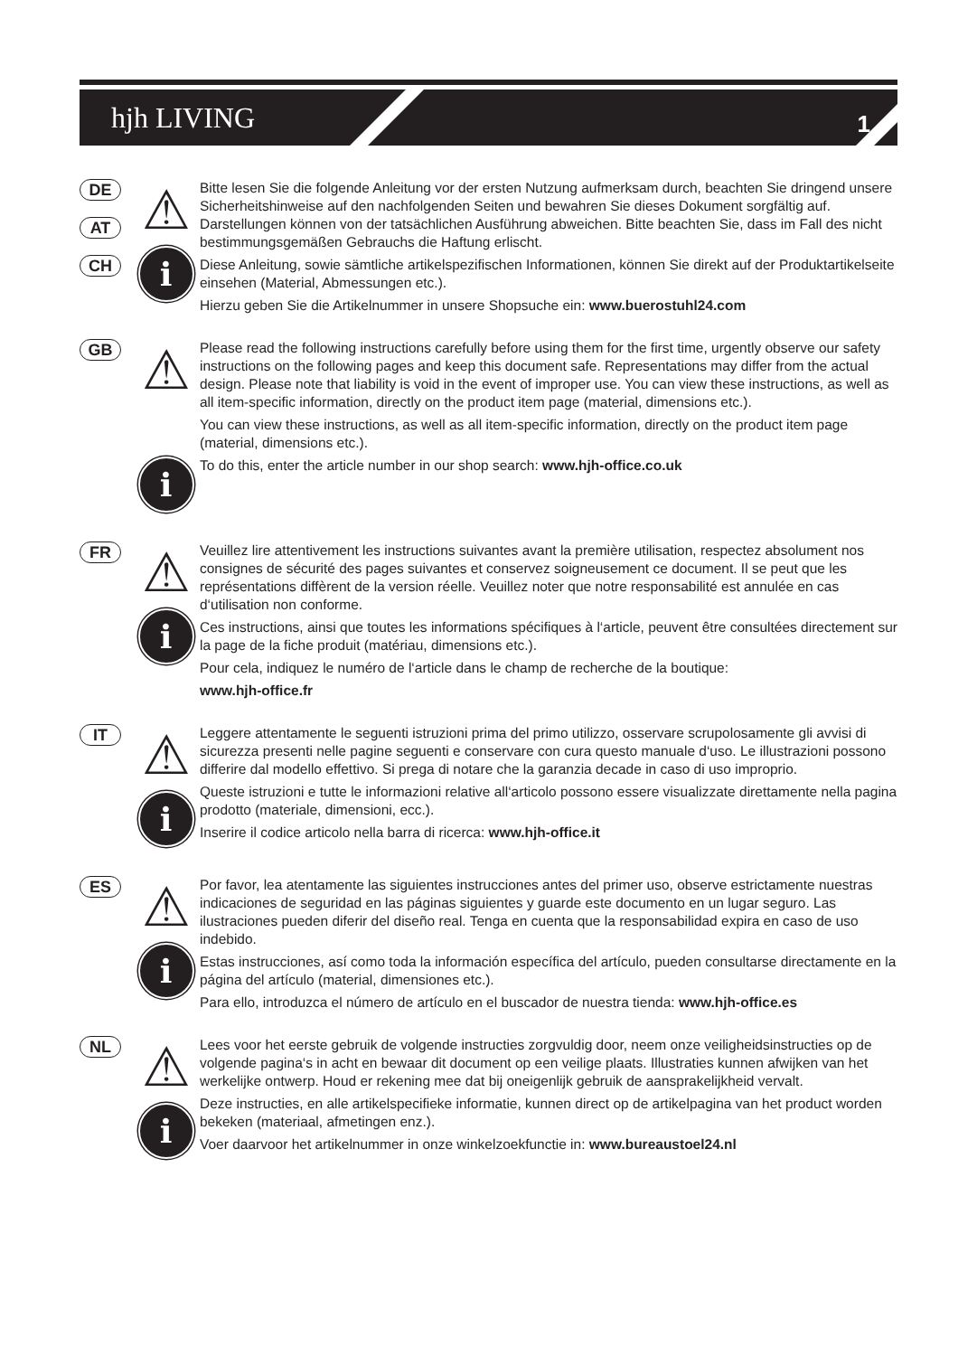hjh LIVING 1
DE
AT
CH
⚠
i
Bitte lesen Sie die folgende Anleitung vor der ersten Nutzung aufmerksam durch, beachten Sie dringend unsere Sicherheitshinweise auf den nachfolgenden Seiten und bewahren Sie dieses Dokument sorgfältig auf. Darstellungen können von der tatsächlichen Ausführung abweichen. Bitte beachten Sie, dass im Fall des nicht bestimmungsgemäßen Gebrauchs die Haftung erlischt.
Diese Anleitung, sowie sämtliche artikelspezifischen Informationen, können Sie direkt auf der Produktartikelseite einsehen (Material, Abmessungen etc.).
Hierzu geben Sie die Artikelnummer in unsere Shopsuche ein: www.buerostuhl24.com
GB
⚠
i
Please read the following instructions carefully before using them for the first time, urgently observe our safety instructions on the following pages and keep this document safe. Representations may differ from the actual design. Please note that liability is void in the event of improper use. You can view these instructions, as well as all item-specific information, directly on the product item page (material, dimensions etc.).
You can view these instructions, as well as all item-specific information, directly on the product item page (material, dimensions etc.).
To do this, enter the article number in our shop search: www.hjh-office.co.uk
FR
⚠
i
Veuillez lire attentivement les instructions suivantes avant la première utilisation, respectez absolument nos consignes de sécurité des pages suivantes et conservez soigneusement ce document. Il se peut que les représentations diffèrent de la version réelle. Veuillez noter que notre responsabilité est annulée en cas d‘utilisation non conforme.
Ces instructions, ainsi que toutes les informations spécifiques à l‘article, peuvent être consultées directement sur la page de la fiche produit (matériau, dimensions etc.).
Pour cela, indiquez le numéro de l‘article dans le champ de recherche de la boutique:
www.hjh-office.fr
IT
⚠
i
Leggere attentamente le seguenti istruzioni prima del primo utilizzo, osservare scrupolosamente gli avvisi di sicurezza presenti nelle pagine seguenti e conservare con cura questo manuale d‘uso. Le illustrazioni possono differire dal modello effettivo. Si prega di notare che la garanzia decade in caso di uso improprio.
Queste istruzioni e tutte le informazioni relative all‘articolo possono essere visualizzate direttamente nella pagina prodotto (materiale, dimensioni, ecc.).
Inserire il codice articolo nella barra di ricerca: www.hjh-office.it
ES
⚠
i
Por favor, lea atentamente las siguientes instrucciones antes del primer uso, observe estrictamente nuestras indicaciones de seguridad en las páginas siguientes y guarde este documento en un lugar seguro. Las ilustraciones pueden diferir del diseño real. Tenga en cuenta que la responsabilidad expira en caso de uso indebido.
Estas instrucciones, así como toda la información específica del artículo, pueden consultarse directamente en la página del artículo (material, dimensiones etc.).
Para ello, introduzca el número de artículo en el buscador de nuestra tienda: www.hjh-office.es
NL
⚠
i
Lees voor het eerste gebruik de volgende instructies zorgvuldig door, neem onze veiligheidsinstructies op de volgende pagina‘s in acht en bewaar dit document op een veilige plaats. Illustraties kunnen afwijken van het werkelijke ontwerp. Houd er rekening mee dat bij oneigenlijk gebruik de aansprakelijkheid vervalt.
Deze instructies, en alle artikelspecifieke informatie, kunnen direct op de artikelpagina van het product worden bekeken (materiaal, afmetingen enz.).
Voer daarvoor het artikelnummer in onze winkelzoekfunctie in: www.bureaustoel24.nl